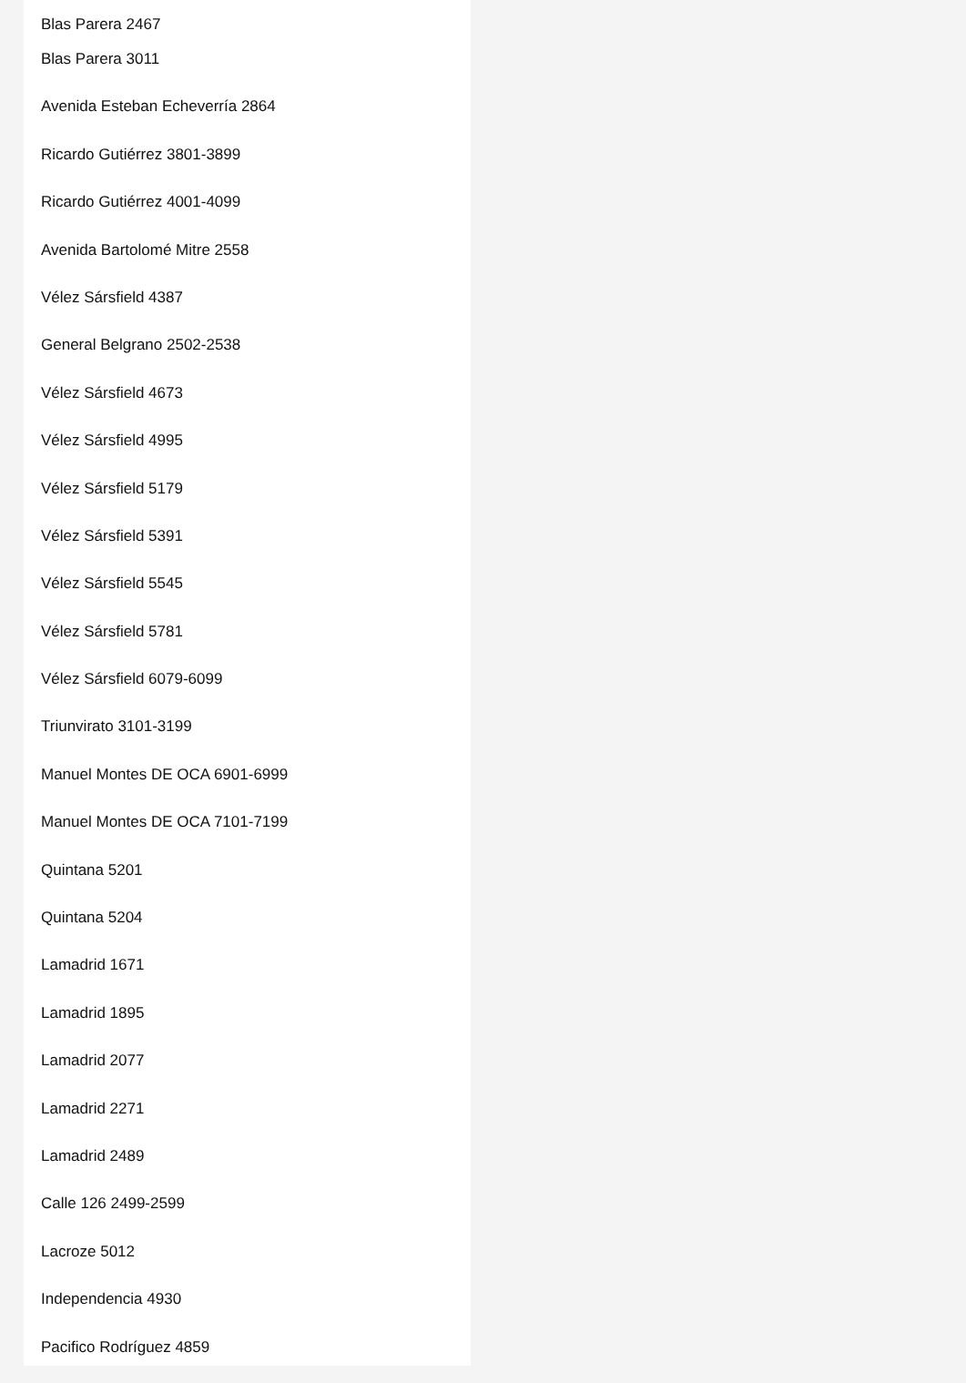Blas Parera 2467
Blas Parera 3011
Avenida Esteban Echeverría 2864
Ricardo Gutiérrez 3801-3899
Ricardo Gutiérrez 4001-4099
Avenida Bartolomé Mitre 2558
Vélez Sársfield 4387
General Belgrano 2502-2538
Vélez Sársfield 4673
Vélez Sársfield 4995
Vélez Sársfield 5179
Vélez Sársfield 5391
Vélez Sársfield 5545
Vélez Sársfield 5781
Vélez Sársfield 6079-6099
Triunvirato 3101-3199
Manuel Montes DE OCA 6901-6999
Manuel Montes DE OCA 7101-7199
Quintana 5201
Quintana 5204
Lamadrid 1671
Lamadrid 1895
Lamadrid 2077
Lamadrid 2271
Lamadrid 2489
Calle 126 2499-2599
Lacroze 5012
Independencia 4930
Pacifico Rodríguez 4859